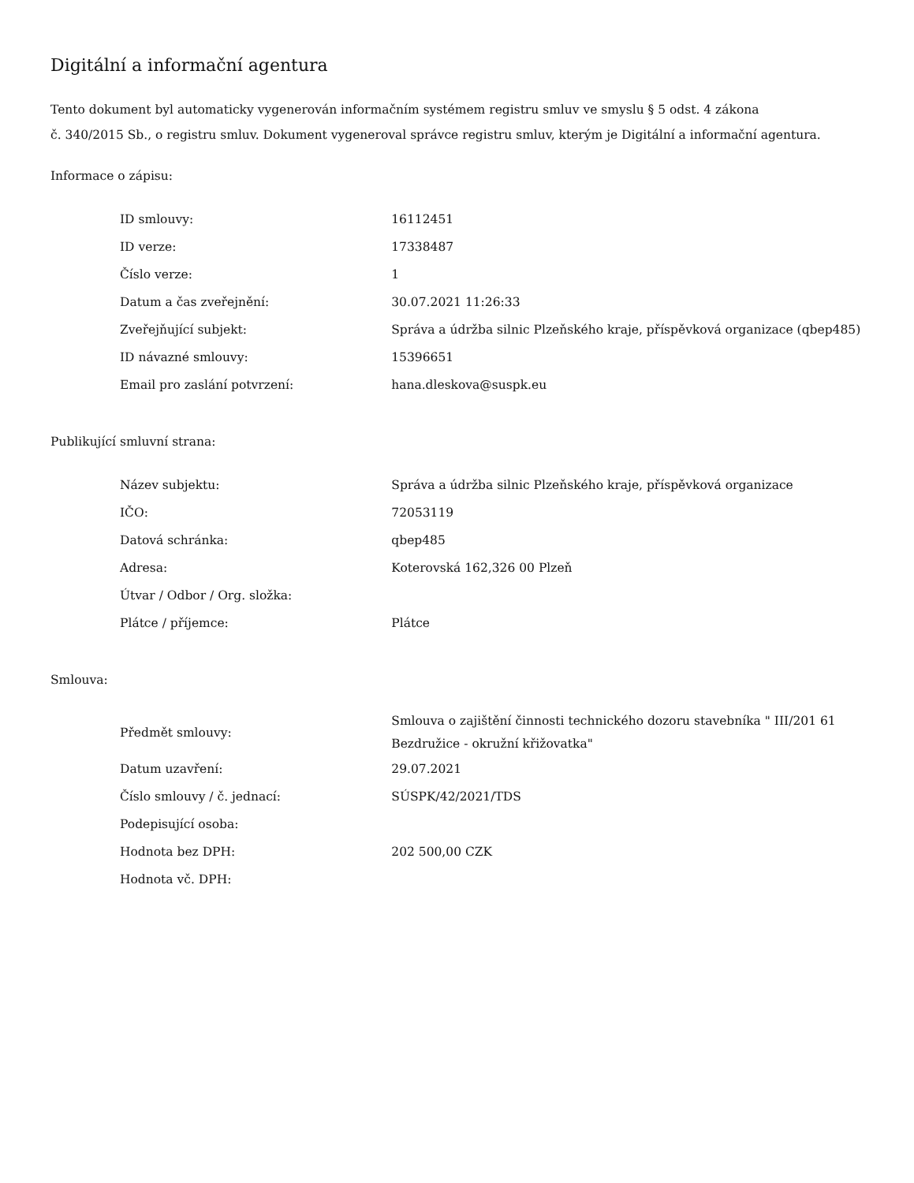Digitální a informační agentura
Tento dokument byl automaticky vygenerován informačním systémem registru smluv ve smyslu § 5 odst. 4 zákona
č. 340/2015 Sb., o registru smluv. Dokument vygeneroval správce registru smluv, kterým je Digitální a informační agentura.
Informace o zápisu:
| ID smlouvy: | 16112451 |
| ID verze: | 17338487 |
| Číslo verze: | 1 |
| Datum a čas zveřejnění: | 30.07.2021 11:26:33 |
| Zveřejňující subjekt: | Správa a údržba silnic Plzeňského kraje, příspěvková organizace (qbep485) |
| ID návazné smlouvy: | 15396651 |
| Email pro zaslání potvrzení: | hana.dleskova@suspk.eu |
Publikující smluvní strana:
| Název subjektu: | Správa a údržba silnic Plzeňského kraje, příspěvková organizace |
| IČO: | 72053119 |
| Datová schránka: | qbep485 |
| Adresa: | Koterovská 162,326 00 Plzeň |
| Útvar / Odbor / Org. složka: | |
| Plátce / příjemce: | Plátce |
Smlouva:
| Předmět smlouvy: | Smlouva o zajištění činnosti technického dozoru stavebníka " III/201 61 Bezdružice - okružní křižovatka" |
| Datum uzavření: | 29.07.2021 |
| Číslo smlouvy / č. jednací: | SÚSPK/42/2021/TDS |
| Podepisující osoba: | |
| Hodnota bez DPH: | 202 500,00 CZK |
| Hodnota vč. DPH: | |